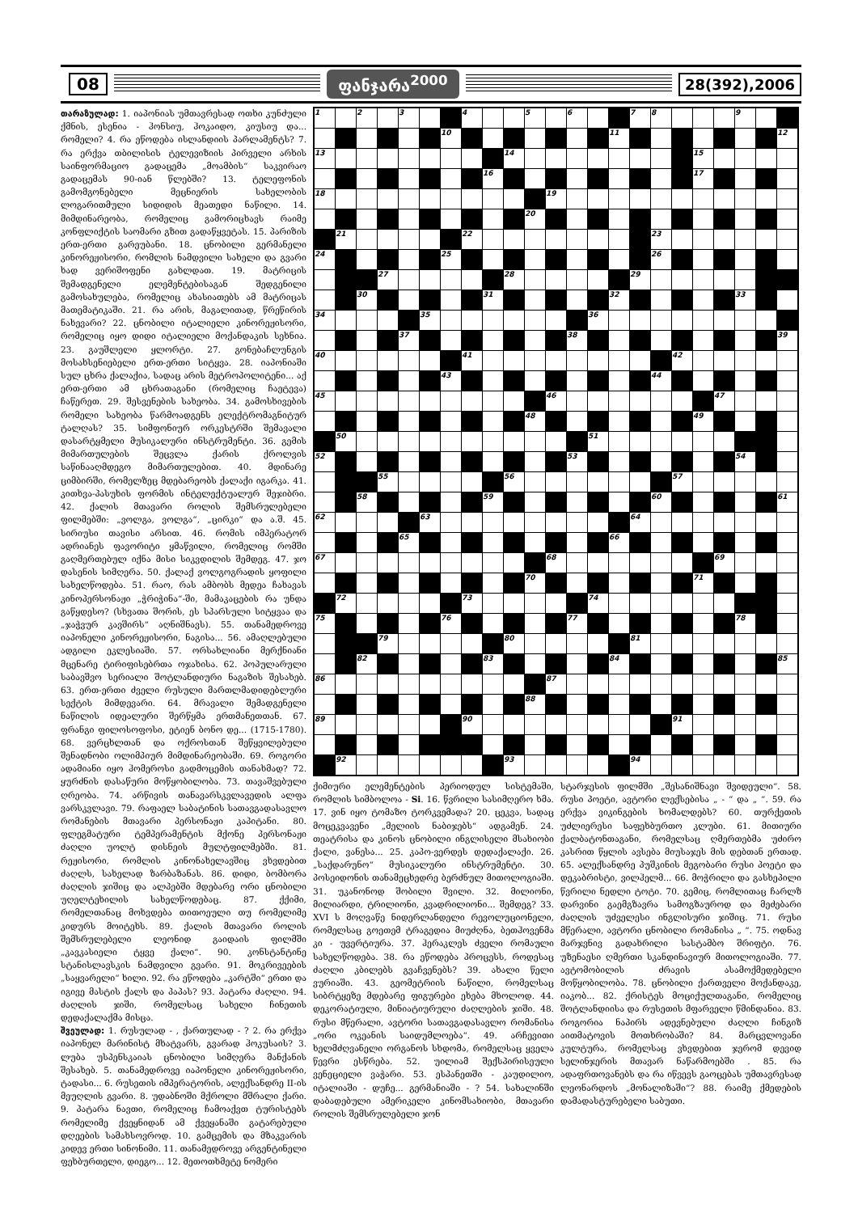08 ფანჯარა<sup>2000</sup> 28(392),2006
თარაზულად: 1. იაპონიას უმთავრესად ოთხი კუნძული ქმნის, ესენია - ჰონსიუ, ჰოკაიდო, კიუსიუ და... რომელი? 4. რა ეწოდება ისლანდიის პარლამენტს? 7. რა ერქვა თბილისის ტელევიზიის პირველი არხის საინფორმაციო გადაცემა „მოამბის“ საკვირაო გადაცემას 90-იან წლებში? 13. ტელეფონის გამომგონებელი მეცნიერის სახელობის ლოგარითმული სიდიდის მეათედი ნაწილი. 14. მიმდინარეობა, რომელიც გამორიცხავს რაიმე კონფლიქტის საომარი გზით გადაწყვეტას. 15. პარიზის ერთ-ერთი გარეუბანი. 18. ცნობილი გერმანელი კინორეჟისორი, რომლის ნამდვილი სახელი და გვარი ხად ვერიშოფენი გახლდათ. 19. მატრიცის შემადგენელი ელემენტებისაგან შედგენილი გამოსახულება, რომელიც ახასიათებს ამ მატრიცას მათემატიკაში. 21. რა არის, მაგალითად, წრეწირის ნახევარი? 22. ცნობილი იტალიელი კინორეჟისორი, რომელიც იყო დიდი იტალიელი მოქანდაკის სეხნია. 23. გაუშლელი ყლორტი. 27. გონებაჩლუნგის მოსახსენიებელი ერთ-ერთი სიტყვა. 28. იაპონიაში სულ ცხრა ქალაქია, სადაც არის მეტროპოლიტენი... აქ ერთ-ერთი ამ ცხრათაგანი (რომელიც ჩაეტევა) ჩაწერეთ. 29. შესვენების სახეობა. 34. გამოსხივების რომელი სახეობა წარმოადგენს ელექტრომაგნიტურ ტალღას? 35. სიმფონიურ ორკესტრში შემავალი დასარტყმელი მუსიკალური ინსტრუმენტი. 36. გემის მიმართულების შეცვლა ქარის ქროლვის საწინააღმდეგო მიმართულებით. 40. მდინარე ციმბირში, რომელზეც მდებარეობს ქალაქი იგარკა. 41. კითხვა-პასუხის ფორმის ინტელექტუალურ შეჯიბრი. 42. ქალის მთავარი როლის შემსრულებელი ფილმებში: „ვოლგა, ვოლგა“, „ცირკი“ და ა.შ. 45. სირიუსი თავისი არსით. 46. რომის იმპერატორ ადრიანეს ფავორიტი ყმაწვილი, რომელიც რომში გაღმერთებულ იქნა მისი სიკვდილის შემდეგ. 47. ჯო დასენის სიმღერა. 50. ქალაქ ვოლგოგრადის ყოფილი სახელწოდება. 51. რაო, რას ამბობს მედეა ჩახავას კინოპერსონაჟი „ჭრიჭინა“-ში, მამაკაცების რა უნდა გაწყდესო? (სხვათა შორის, ეს სპარსული სიტყვაა და „ჯაჭვურ კავშირს“ აღნიშნავს). 55. თანამედროვე იაპონელი კინორეჟისორი, ნაგისა... 56. ამაღლებული ადგილი ეკლესიაში. 57. ორსახლიანი მერქნიანი მცენარე ტირიფისებრთა ოჯახისა. 62. პოპულარული საბავშვო სერიალი შოტლანდიური ნაგაზის შესახებ. 63. ერთ-ერთი ძველი რუსული მართლმადიდებლური სექტის მიმდევარი. 64. მრავალი შემადგენელი ნაწილის იდეალური შერწყმა ერთმანეთთან. 67. ფრანგი ფილოსოფოსი, ეტიენ ბონო დე... (1715-1780). 68. ვერცხლთან და ოქროსთან შეწყვილებული შენადნობი ოლიმპიურ მიმდინარეობაში. 69. როგორი ადამიანი იყო ჰომეროსი გადმოცემის თანახმად? 72. ყურძნის დასაწური მოწყობილობა. 73. თავაშვებული ღრეობა. 74. არწივის თანავარსკვლავედის ალფა ვარსკვლავი. 79. რაფაელ საბატინის სათავგადასავლო რომანების მთავარი პერსონაჟი კაპიტანი. 80. ფლეგმატური ტემპერამენტის მქონე პერსონაჟი ძაღლი უოლტ დისნეის მულტფილმებში. 81. რეჟისორი, რომლის კინონახელავშიც ვხვდებით ძაღლს, სახელად ზარბაზანას. 86. დიდი, ბომბორა ძაღლის ჯიშიც და ალპებში მდებარე ორი ცნობილი უღელტეხილის სახელწოდებაც. 87. ქქიმი, რომელთანაც მოხვდება თითოეული თუ რომელიმე კიდურს მოიტეხს. 89. ქალის მთავარი როლის შემსრულებელი ლეონიდ გაიდაის ფილმში „კავკასიელი ტყვე ქალი“. 90. კონსტანტინე სტანისლავსკის ნამდვილი გვარი. 91. მოკრივეების „საყვარელი“ ხილი. 92. რა ეწოდება „კარტში“ ერთი და იგივე მასტის ქალს და პაპას? 93. პატარა ძაღლი. 94. ძაღლის ჯიში, რომელსაც სახელი ჩინეთის დედაქალაქმა მისცა.
შვეულად: 1. რუსულად - , ქართულად - ? 2. რა ერქვა იაპონელ მარინისტ მხატვარს, გვარად ჰოკუსაის? 3. ლუბა უსპენსკაიას ცნობილი სიმღერა მანქანის შესახებ. 5. თანამედროვე იაპონელი კინორეჟისორი, ტადასი... 6. რუსეთის იმპერატორის, ალექსანდრე II-ის მეუღლის გვარი. 8. უდაბნოში მქროლი მშრალი ქარი. 9. პატარა ნავთი, რომელიც ჩამოაქვთ ტურისტებს რომელიმე ქვეყნიდან ამ ქვეყანაში გატარებული დღეების სამახსოვროდ. 10. გამცემის და მზაკვარის კიდევ ერთი სინონიმი. 11. თანამედროვე არგენტინელი ფეხბურთელი, დიეგო... 12. მეთოთხმეტე ნომერი
| 1 | | 2 | | 3 | | | 4 | | | 5 | | 6 | | | 7 | 8 | | | | 9 | | |
| | | | | | | 10 | | | | | | | | 11 | | | | | | | | 12 |
| 13 | | | | | | | | | 14 | | | | | | | | | 15 | | | | |
| | | | | | | | | 16 | | | | | | | | | | 17 | | | | |
| 18 | | | | | | | | | | | 19 | | | | | | | | | | | |
| | | | | | | | | | | 20 | | | | | | | | | | | | |
| | 21 | | | | | | 22 | | | | | | | | | 23 | | | | | | |
| 24 | | | | | | 25 | | | | | | | | | | 26 | | | | | | |
| | | | 27 | | | | | | 28 | | | | | | 29 | | | | | | | |
| | | 30 | | | | | | 31 | | | | | | 32 | | | | | | 33 | | |
| 34 | | | | | 35 | | | | | | | | 36 | | | | | | | | | |
| | | | | 37 | | | | | | | | 38 | | | | | | | | | | 39 |
| 40 | | | | | | | 41 | | | | | | | | | | 42 | | | | | |
| | | | | | | 43 | | | | | | | | | | 44 | | | | | | |
| 45 | | | | | | | | | | | 46 | | | | | | | | 47 | | | |
| | | | | | | | | | | 48 | | | | | | | | 49 | | | | |
| | 50 | | | | | | | | | | | | 51 | | | | | | | | | |
| 52 | | | | | | | | | | | | 53 | | | | | | | | 54 | | |
| | | | 55 | | | | | | 56 | | | | | | | | 57 | | | | | |
| | | 58 | | | | | | 59 | | | | | | | | 60 | | | | | | 61 |
| 62 | | | | | 63 | | | | | | | | | | 64 | | | | | | | |
| | | | | 65 | | | | | | | | | | 66 | | | | | | | | |
| 67 | | | | | | | | | | | 68 | | | | | | | | 69 | | | |
| | | | | | | | | | | 70 | | | | | | | | 71 | | | | |
| | 72 | | | | | | 73 | | | | | | 74 | | | | | | | | | |
| 75 | | | | | | 76 | | | | | | 77 | | | | | | | | 78 | | |
| | | | 79 | | | | | | 80 | | | | | | 81 | | | | | | | |
| | | 82 | | | | | | 83 | | | | | | 84 | | | | | | | | 85 |
| 86 | | | | | | | | | | | 87 | | | | | | | | | | | |
| | | | | | | | | | | 88 | | | | | | | | | | | | |
| 89 | | | | | | | 90 | | | | | | | | | | 91 | | | | | |
| | 92 | | | | | | | | 93 | | | | | | 94 | | | | | | | |
ქიმიური ელემენტების პერიოდულ სისტემაში, რომლის სიმბოლოა - Si. 16. წვრილი სასიმღერო ხმა. 17. ვინ იყო ტომაზო ტორკვემადა? 20. ცეკვა, სადაც მოცეკვავენი „მელიის ნაბიჯებს“ ადგამენ. 24. თეატრისა და კინოს ცნობილი ინგლისელი მსახიობი ქალი, ვანესა... 25. კაპო-ვერდეს დედაქალაქი. 26. „საქდარუნო“ მუსიკალური ინსტრუმენტი. 30. პოსეიდონის თანამეცხედრე ბერძნულ მითოლოგიაში. 31. უკანონოდ შობილი შვილი. 32. მილიონი, მილიარდი, ტრილიონი, კვადრილიონი... შემდეგ? 33. XVI ს მოღვაწე ნიდერლანდელი რევოლუციონელი, რომელსაც გოეთემ ტრაგედია მიუძღნა, ბეთჰოვენმა კი - უვერტიურა. 37. ჰერაკლეს ძველი რომაული სახელწოდება. 38. რა ეწოდება პროცესს, როდესაც ძაღლი კბილებს გვაჩვენებს? 39. ახალი წელი ვურიაში. 43. გეომეტრიის ნაწილი, რომელსაც სიბრტყეზე მდებარე ფიგურები ეხება მხოლოდ. 44. დეკორატიული, მინიატიურული ძაღლების ჯიში. 48. რუსი მწერალი, ავტორი სათავგადასავლო რომანისა „ორი ოკეანის საიდუმლოება“. 49. არჩევითი ხელმძღვანელი ორგანოს სხდომა, რომელსაც ყველა წევრი ესწრება. 52. უილიამ შექსპირისეული ვენეციელი ვაჭარი. 53. ესპანეთში - კაუდილიო, იტალიაში - დუჩე... გერმანიაში - ? 54. სახალინში დაბადებული ამერიკელი კინომსახიობი, მთავარი როლის შემსრულებელი ჯონ
სტარჯესის ფილმში „შესანიშნავი შვიდეული“. 58. რუსი პოეტი, ავტორი ლექსებისა „ - “ და „ “. 59. რა ერქვა ვიკინგების ხომალდებს? 60. თურქეთის უძლიერესი საფეხბურთო კლუბი. 61. მითიური ქალბატონთაგანი, რომელსაც ღმერთებმა უძირო კასრით წყლის ავსება მიუსაჯეს მის დებთან ერთად. 65. ალექსანდრე პუშკინის მეგობარი რუსი პოეტი და დეკაბრისტი, ვილჰელმ... 66. მოჭრილი და გასხეპილი წვრილი ნედლი ტოტი. 70. გემიც, რომლითაც ჩარლზ დარვინი გაემგზავრა სამოგზაუროდ და მეძებარი ძაღლის უძველესი ინგლისური ჯიშიც. 71. რუსი მწერალი, ავტორი ცნობილი რომანისა „ “. 75. ოდნავ მარჯვნივ გადახრილი სასტამბო შრიფტი. 76. უზენაესი ღმერთი სკანდინავიურ მითოლოგიაში. 77. ავტომობილის ძრავის ასამოქმედებელი მოწყობილობა. 78. ცნობილი ქართველი მოქანდაკე, იაკობ... 82. ქრისტეს მოციქულთაგანი, რომელიც შოტლანდიისა და რუსეთის მფარველი წმინდანია. 83. როგორია ნაპირს ადევნებული ძაღლი ჩინგიზ აითმატოვის მოთხრობაში? 84. მარცვლოვანი კულტურა, რომელსაც ვხვდებით ჯერომ დევიდ სელინჯერის მთავარ ნაწარმოებში . 85. რა ადაფრთოვანებს და რა იწვევს გაოცებას უმთავრესად ლეონარდოს „მონალიზაში“? 88. რაიმე ქმედების დამადასტურებელი საბუთი.